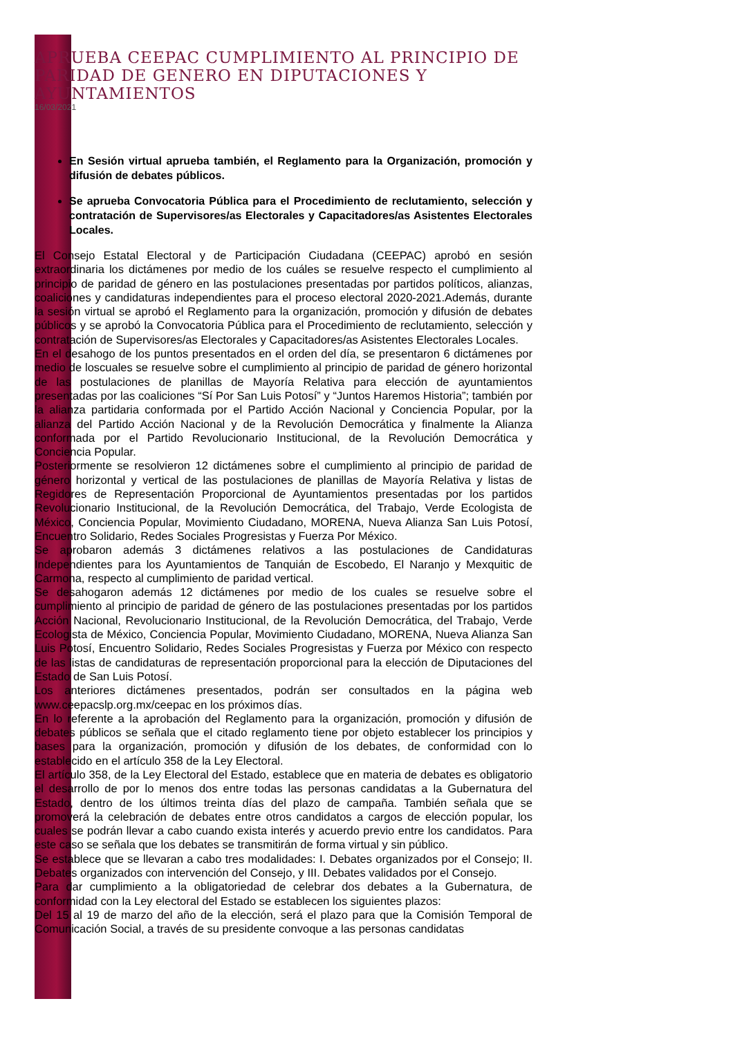APRUEBA CEEPAC CUMPLIMIENTO AL PRINCIPIO DE PARIDAD DE GENERO EN DIPUTACIONES Y AYUNTAMIENTOS
16/03/2021
En Sesión virtual aprueba también, el Reglamento para la Organización, promoción y difusión de debates públicos.
Se aprueba Convocatoria Pública para el Procedimiento de reclutamiento, selección y contratación de Supervisores/as Electorales y Capacitadores/as Asistentes Electorales Locales.
El Consejo Estatal Electoral y de Participación Ciudadana (CEEPAC) aprobó en sesión extraordinaria los dictámenes por medio de los cuáles se resuelve respecto el cumplimiento al principio de paridad de género en las postulaciones presentadas por partidos políticos, alianzas, coaliciones y candidaturas independientes para el proceso electoral 2020-2021.Además, durante la sesión virtual se aprobó el Reglamento para la organización, promoción y difusión de debates públicos y se aprobó la Convocatoria Pública para el Procedimiento de reclutamiento, selección y contratación de Supervisores/as Electorales y Capacitadores/as Asistentes Electorales Locales.
En el desahogo de los puntos presentados en el orden del día, se presentaron 6 dictámenes por medio de loscuales se resuelve sobre el cumplimiento al principio de paridad de género horizontal de las postulaciones de planillas de Mayoría Relativa para elección de ayuntamientos presentadas por las coaliciones “Sí Por San Luis Potosí” y “Juntos Haremos Historia”; también por la alianza partidaria conformada por el Partido Acción Nacional y Conciencia Popular, por la alianza del Partido Acción Nacional y de la Revolución Democrática y finalmente la Alianza conformada por el Partido Revolucionario Institucional, de la Revolución Democrática y Conciencia Popular.
Posteriormente se resolvieron 12 dictámenes sobre el cumplimiento al principio de paridad de género horizontal y vertical de las postulaciones de planillas de Mayoría Relativa y listas de Regidores de Representación Proporcional de Ayuntamientos presentadas por los partidos Revolucionario Institucional, de la Revolución Democrática, del Trabajo, Verde Ecologista de México, Conciencia Popular, Movimiento Ciudadano, MORENA, Nueva Alianza San Luis Potosí, Encuentro Solidario, Redes Sociales Progresistas y Fuerza Por México.
Se aprobaron además 3 dictámenes relativos a las postulaciones de Candidaturas Independientes para los Ayuntamientos de Tanquián de Escobedo, El Naranjo y Mexquitic de Carmona, respecto al cumplimiento de paridad vertical.
Se desahogaron además 12 dictámenes por medio de los cuales se resuelve sobre el cumplimiento al principio de paridad de género de las postulaciones presentadas por los partidos Acción Nacional, Revolucionario Institucional, de la Revolución Democrática, del Trabajo, Verde Ecologista de México, Conciencia Popular, Movimiento Ciudadano, MORENA, Nueva Alianza San Luis Potosí, Encuentro Solidario, Redes Sociales Progresistas y Fuerza por México con respecto de las listas de candidaturas de representación proporcional para la elección de Diputaciones del Estado de San Luis Potosí.
Los anteriores dictámenes presentados, podrán ser consultados en la página web www.ceepacslp.org.mx/ceepac en los próximos días.
En lo referente a la aprobación del Reglamento para la organización, promoción y difusión de debates públicos se señala que el citado reglamento tiene por objeto establecer los principios y bases para la organización, promoción y difusión de los debates, de conformidad con lo establecido en el artículo 358 de la Ley Electoral.
El artículo 358, de la Ley Electoral del Estado, establece que en materia de debates es obligatorio el desarrollo de por lo menos dos entre todas las personas candidatas a la Gubernatura del Estado, dentro de los últimos treinta días del plazo de campaña. También señala que se promoverá la celebración de debates entre otros candidatos a cargos de elección popular, los cuales se podrán llevar a cabo cuando exista interés y acuerdo previo entre los candidatos. Para este caso se señala que los debates se transmitirán de forma virtual y sin público.
Se establece que se llevaran a cabo tres modalidades: I. Debates organizados por el Consejo; II. Debates organizados con intervención del Consejo, y III. Debates validados por el Consejo.
Para dar cumplimiento a la obligatoriedad de celebrar dos debates a la Gubernatura, de conformidad con la Ley electoral del Estado se establecen los siguientes plazos:
Del 15 al 19 de marzo del año de la elección, será el plazo para que la Comisión Temporal de Comunicación Social, a través de su presidente convoque a las personas candidatas